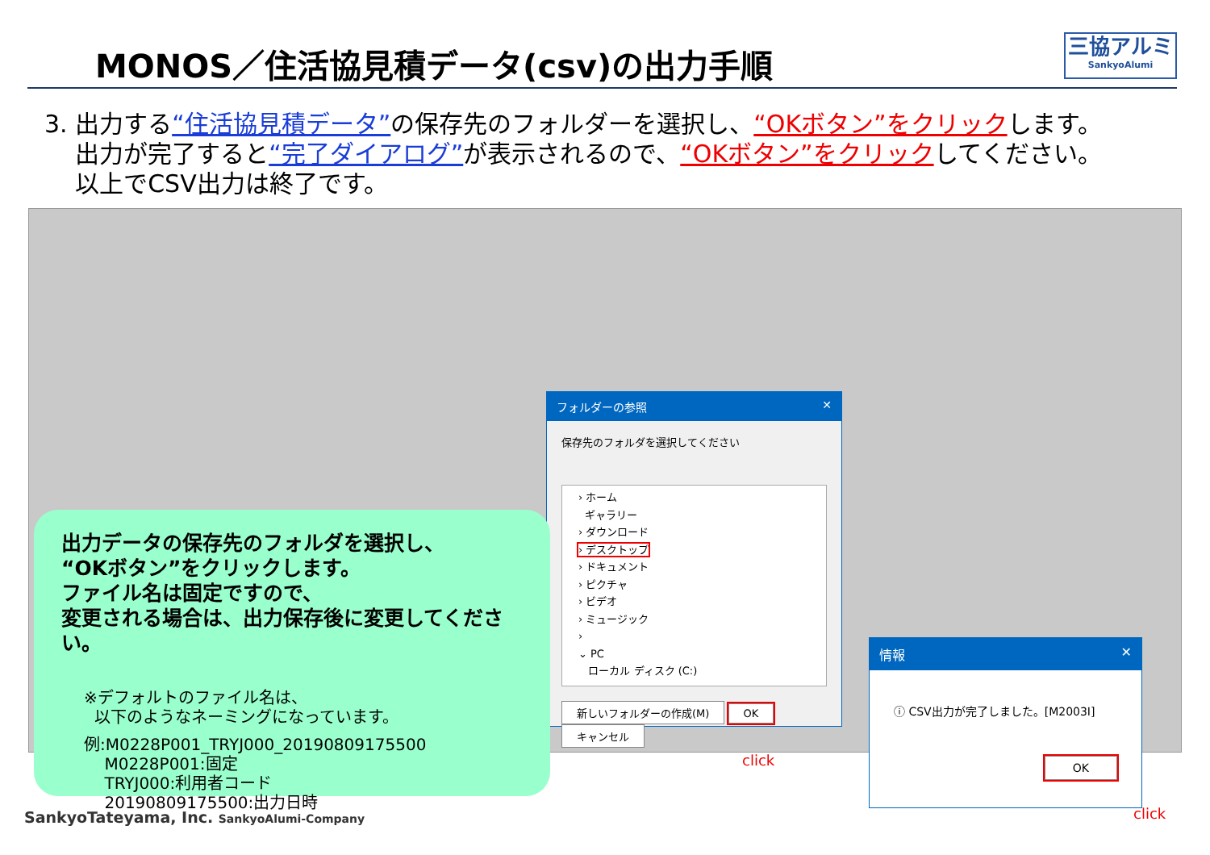MONOS／住活協見積データ(csv)の出力手順
三協アルミ
SankyoAlumi
3. 出力する“住活協見積データ”の保存先のフォルダーを選択し、“OKボタン”をクリックします。
出力が完了すると“完了ダイアログ”が表示されるので、“OKボタン”をクリックしてください。
以上でCSV出力は終了です。
フォルダーの参照 ✕
保存先のフォルダを選択してください
› ホーム
ギャラリー
› ダウンロード
› デスクトップ
› ドキュメント
› ピクチャ
› ビデオ
› ミュージック
›
⌄ PC
ローカル ディスク (C:)
新しいフォルダーの作成(M) OK キャンセル
click
情報 ✕
ⓘ CSV出力が完了しました。[M2003I]
OK
click
出力データの保存先のフォルダを選択し、
“OKボタン”をクリックします。
ファイル名は固定ですので、
変更される場合は、出力保存後に変更してください。
※デフォルトのファイル名は、
以下のようなネーミングになっています。
例:M0228P001_TRYJ000_20190809175500
M0228P001:固定
TRYJ000:利用者コード
20190809175500:出力日時
SankyoTateyama, Inc. SankyoAlumi-Company